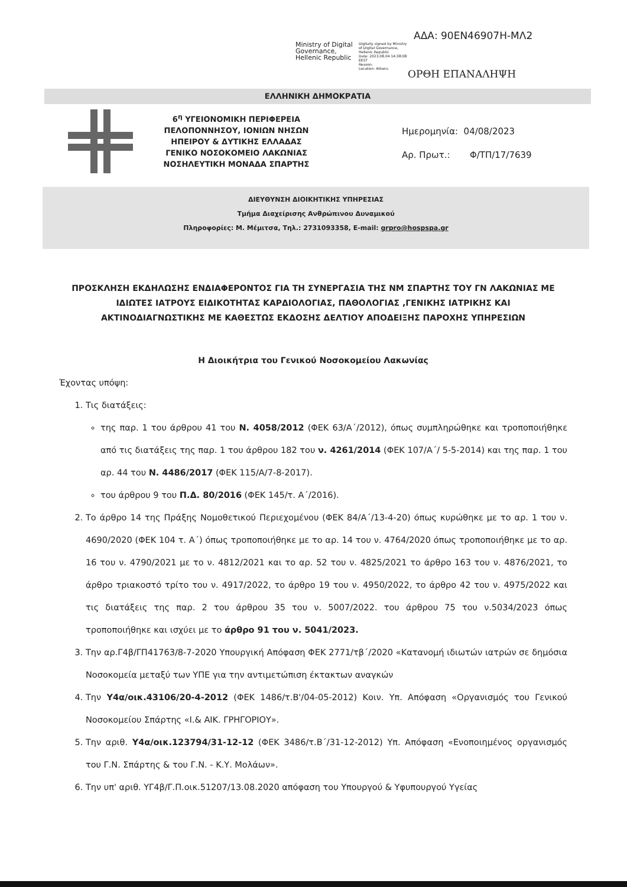ΑΔΑ: 90ΕΝ46907Η-ΜΛ2
Ministry of Digital
Governance,
Hellenic Republic
Digitally signed by Ministry
of Digital Governance,
Hellenic Republic
Date: 2023.08.04 14:38:08
EEST
Reason:
Location: Athens
ΟΡΘΗ ΕΠΑΝΑΛΗΨΗ
ΕΛΛΗΝΙΚΗ ΔΗΜΟΚΡΑΤΙΑ
6<sup>η</sup> ΥΓΕΙΟΝΟΜΙΚΗ ΠΕΡΙΦΕΡΕΙΑ
ΠΕΛΟΠΟΝΝΗΣΟΥ, ΙΟΝΙΩΝ ΝΗΣΩΝ
ΗΠΕΙΡΟΥ & ΔΥΤΙΚΗΣ ΕΛΛΑΔΑΣ
ΓΕΝΙΚΟ ΝΟΣΟΚΟΜΕΙΟ ΛΑΚΩΝΙΑΣ
ΝΟΣΗΛΕΥΤΙΚΗ ΜΟΝΑΔΑ ΣΠΑΡΤΗΣ
Ημερομηνία: 04/08/2023
Αρ. Πρωτ.: Φ/ΤΠ/17/7639
ΔΙΕΥΘΥΝΣΗ ΔΙΟΙΚΗΤΙΚΗΣ ΥΠΗΡΕΣΙΑΣ
Τμήμα Διαχείρισης Ανθρώπινου Δυναμικού
Πληροφορίες: Μ. Μέμιτσα, Τηλ.: 2731093358, E-mail: grpro@hospspa.gr
ΠΡΟΣΚΛΗΣΗ ΕΚΔΗΛΩΣΗΣ ΕΝΔΙΑΦΕΡΟΝΤΟΣ ΓΙΑ ΤΗ ΣΥΝΕΡΓΑΣΙΑ ΤΗΣ ΝΜ ΣΠΑΡΤΗΣ ΤΟΥ ΓΝ ΛΑΚΩΝΙΑΣ ΜΕ ΙΔΙΩΤΕΣ ΙΑΤΡΟΥΣ ΕΙΔΙΚΟΤΗΤΑΣ ΚΑΡΔΙΟΛΟΓΙΑΣ, ΠΑΘΟΛΟΓΙΑΣ ,ΓΕΝΙΚΗΣ ΙΑΤΡΙΚΗΣ ΚΑΙ ΑΚΤΙΝΟΔΙΑΓΝΩΣΤΙΚΗΣ ΜΕ ΚΑΘΕΣΤΩΣ ΕΚΔΟΣΗΣ ΔΕΛΤΙΟΥ ΑΠΟΔΕΙΞΗΣ ΠΑΡΟΧΗΣ ΥΠΗΡΕΣΙΩΝ
Η Διοικήτρια του Γενικού Νοσοκομείου Λακωνίας
Έχοντας υπόψη:
1. Τις διατάξεις:
της παρ. 1 του άρθρου 41 του Ν. 4058/2012 (ΦΕΚ 63/Α΄/2012), όπως συμπληρώθηκε και τροποποιήθηκε από τις διατάξεις της παρ. 1 του άρθρου 182 του ν. 4261/2014 (ΦΕΚ 107/Α΄/ 5-5-2014) και της παρ. 1 του αρ. 44 του Ν. 4486/2017 (ΦΕΚ 115/Α/7-8-2017).
του άρθρου 9 του Π.Δ. 80/2016 (ΦΕΚ 145/τ. Α΄/2016).
2. Το άρθρο 14 της Πράξης Νομοθετικού Περιεχομένου (ΦΕΚ 84/Α΄/13-4-20) όπως κυρώθηκε με το αρ. 1 του ν. 4690/2020 (ΦΕΚ 104 τ. Α΄) όπως τροποποιήθηκε με το αρ. 14 του ν. 4764/2020 όπως τροποποιήθηκε με το αρ. 16 του ν. 4790/2021 με το ν. 4812/2021 και το αρ. 52 του ν. 4825/2021 το άρθρο 163 του ν. 4876/2021, το άρθρο τριακοστό τρίτο του ν. 4917/2022, το άρθρο 19 του ν. 4950/2022, το άρθρο 42 του ν. 4975/2022 και τις διατάξεις της παρ. 2 του άρθρου 35 του ν. 5007/2022. του άρθρου 75 του ν.5034/2023 όπως τροποποιήθηκε και ισχύει με το άρθρο 91 του ν. 5041/2023.
3. Την αρ.Γ4β/ΓΠ41763/8-7-2020 Υπουργική Απόφαση ΦΕΚ 2771/τβ΄/2020 «Κατανομή ιδιωτών ιατρών σε δημόσια Νοσοκομεία μεταξύ των ΥΠΕ για την αντιμετώπιση έκτακτων αναγκών
4. Την Υ4α/οικ.43106/20-4-2012 (ΦΕΚ 1486/τ.Β'/04-05-2012) Κοιν. Υπ. Απόφαση «Οργανισμός του Γενικού Νοσοκομείου Σπάρτης «Ι.& ΑΙΚ. ΓΡΗΓΟΡΙΟΥ».
5. Την αριθ. Υ4α/οικ.123794/31-12-12 (ΦΕΚ 3486/τ.Β΄/31-12-2012) Υπ. Απόφαση «Ενοποιημένος οργανισμός του Γ.Ν. Σπάρτης & του Γ.Ν. - Κ.Υ. Μολάων».
6. Την υπ' αριθ. ΥΓ4β/Γ.Π.οικ.51207/13.08.2020 απόφαση του Υπουργού & Υφυπουργού Υγείας